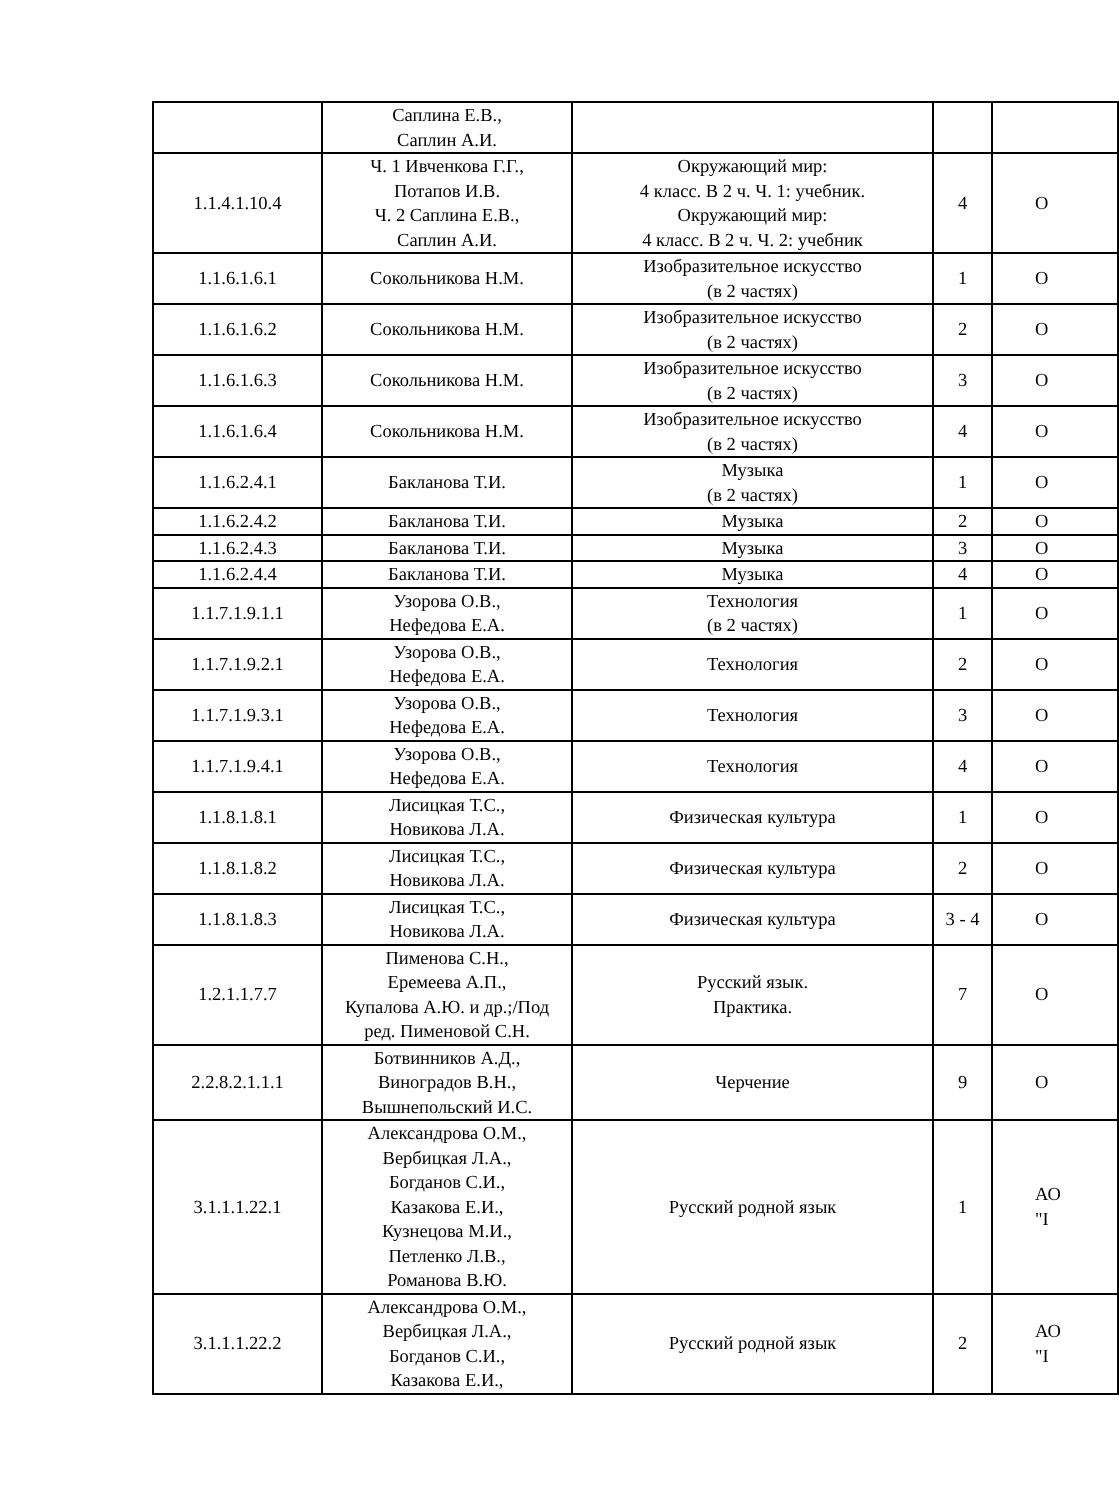| | Саплина Е.В., Саплин А.И. | | | |
| 1.1.4.1.10.4 | Ч. 1 Ивченкова Г.Г., Потапов И.В. Ч. 2 Саплина Е.В., Саплин А.И. | Окружающий мир: 4 класс. В 2 ч. Ч. 1: учебник. Окружающий мир: 4 класс. В 2 ч. Ч. 2: учебник | 4 | О |
| 1.1.6.1.6.1 | Сокольникова Н.М. | Изобразительное искусство (в 2 частях) | 1 | О |
| 1.1.6.1.6.2 | Сокольникова Н.М. | Изобразительное искусство (в 2 частях) | 2 | О |
| 1.1.6.1.6.3 | Сокольникова Н.М. | Изобразительное искусство (в 2 частях) | 3 | О |
| 1.1.6.1.6.4 | Сокольникова Н.М. | Изобразительное искусство (в 2 частях) | 4 | О |
| 1.1.6.2.4.1 | Бакланова Т.И. | Музыка (в 2 частях) | 1 | О |
| 1.1.6.2.4.2 | Бакланова Т.И. | Музыка | 2 | О |
| 1.1.6.2.4.3 | Бакланова Т.И. | Музыка | 3 | О |
| 1.1.6.2.4.4 | Бакланова Т.И. | Музыка | 4 | О |
| 1.1.7.1.9.1.1 | Узорова О.В., Нефедова Е.А. | Технология (в 2 частях) | 1 | О |
| 1.1.7.1.9.2.1 | Узорова О.В., Нефедова Е.А. | Технология | 2 | О |
| 1.1.7.1.9.3.1 | Узорова О.В., Нефедова Е.А. | Технология | 3 | О |
| 1.1.7.1.9.4.1 | Узорова О.В., Нефедова Е.А. | Технология | 4 | О |
| 1.1.8.1.8.1 | Лисицкая Т.С., Новикова Л.А. | Физическая культура | 1 | О |
| 1.1.8.1.8.2 | Лисицкая Т.С., Новикова Л.А. | Физическая культура | 2 | О |
| 1.1.8.1.8.3 | Лисицкая Т.С., Новикова Л.А. | Физическая культура | 3 - 4 | О |
| 1.2.1.1.7.7 | Пименова С.Н., Еремеева А.П., Купалова А.Ю. и др.;/Под ред. Пименовой С.Н. | Русский язык. Практика. | 7 | О |
| 2.2.8.2.1.1.1 | Ботвинников А.Д., Виноградов В.Н., Вышнепольский И.С. | Черчение | 9 | О |
| 3.1.1.1.22.1 | Александрова О.М., Вербицкая Л.А., Богданов С.И., Казакова Е.И., Кузнецова М.И., Петленко Л.В., Романова В.Ю. | Русский родной язык | 1 | АО "I |
| 3.1.1.1.22.2 | Александрова О.М., Вербицкая Л.А., Богданов С.И., Казакова Е.И., | Русский родной язык | 2 | АО "I |